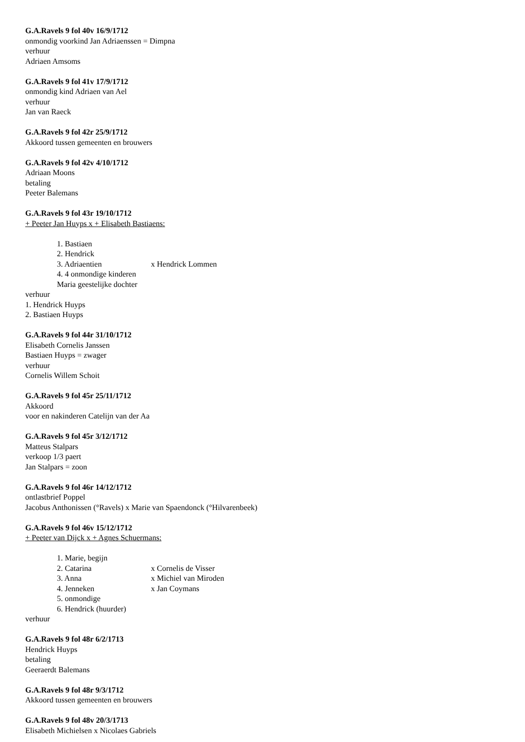G.A.Ravels 9 fol 40v 16/9/1712
onmondig voorkind Jan Adriaenssen = Dimpna
verhuur
Adriaen Amsoms
G.A.Ravels 9 fol 41v 17/9/1712
onmondig kind Adriaen van Ael
verhuur
Jan van Raeck
G.A.Ravels 9 fol 42r 25/9/1712
Akkoord tussen gemeenten en brouwers
G.A.Ravels 9 fol 42v 4/10/1712
Adriaan Moons
betaling
Peeter Balemans
G.A.Ravels 9 fol 43r 19/10/1712
+ Peeter Jan Huyps x + Elisabeth Bastiaens:
1. Bastiaen
2. Hendrick
3. Adriaentien x Hendrick Lommen
4. 4 onmondige kinderen
Maria geestelijke dochter
verhuur
1. Hendrick Huyps
2. Bastiaen Huyps
G.A.Ravels 9 fol 44r 31/10/1712
Elisabeth Cornelis Janssen
Bastiaen Huyps = zwager
verhuur
Cornelis Willem Schoit
G.A.Ravels 9 fol 45r 25/11/1712
Akkoord
voor en nakinderen Catelijn van der Aa
G.A.Ravels 9 fol 45r 3/12/1712
Matteus Stalpars
verkoop 1/3 paert
Jan Stalpars = zoon
G.A.Ravels 9 fol 46r 14/12/1712
ontlastbrief Poppel
Jacobus Anthonissen (°Ravels) x Marie van Spaendonck (°Hilvarenbeek)
G.A.Ravels 9 fol 46v 15/12/1712
+ Peeter van Dijck x + Agnes Schuermans:
1. Marie, begijn
2. Catarina x Cornelis de Visser
3. Anna x Michiel van Miroden
4. Jenneken x Jan Coymans
5. onmondige
6. Hendrick (huurder)
verhuur
G.A.Ravels 9 fol 48r 6/2/1713
Hendrick Huyps
betaling
Geeraerdt Balemans
G.A.Ravels 9 fol 48r 9/3/1712
Akkoord tussen gemeenten en brouwers
G.A.Ravels 9 fol 48v 20/3/1713
Elisabeth Michielsen x Nicolaes Gabriels